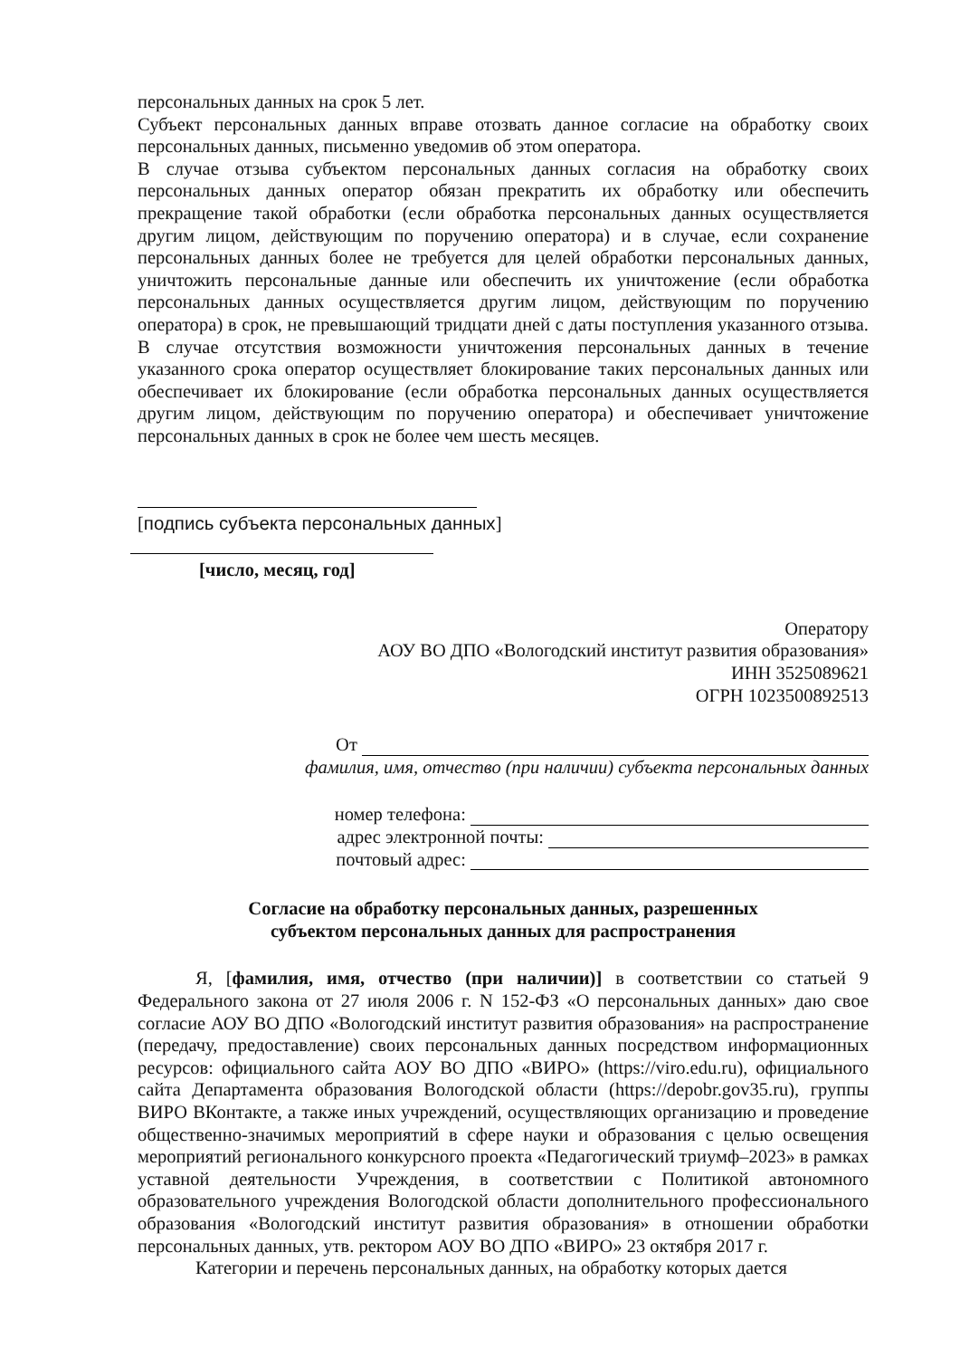персональных данных на срок 5 лет.
Субъект персональных данных вправе отозвать данное согласие на обработку своих персональных данных, письменно уведомив об этом оператора.
В случае отзыва субъектом персональных данных согласия на обработку своих персональных данных оператор обязан прекратить их обработку или обеспечить прекращение такой обработки (если обработка персональных данных осуществляется другим лицом, действующим по поручению оператора) и в случае, если сохранение персональных данных более не требуется для целей обработки персональных данных, уничтожить персональные данные или обеспечить их уничтожение (если обработка персональных данных осуществляется другим лицом, действующим по поручению оператора) в срок, не превышающий тридцати дней с даты поступления указанного отзыва. В случае отсутствия возможности уничтожения персональных данных в течение указанного срока оператор осуществляет блокирование таких персональных данных или обеспечивает их блокирование (если обработка персональных данных осуществляется другим лицом, действующим по поручению оператора) и обеспечивает уничтожение персональных данных в срок не более чем шесть месяцев.
[подпись субъекта персональных данных]
[число, месяц, год]
Оператору
АОУ ВО ДПО «Вологодский институт развития образования»
ИНН 3525089621
ОГРН 1023500892513
От
фамилия, имя, отчество (при наличии) субъекта персональных данных
номер телефона:
адрес электронной почты:
почтовый адрес:
Согласие на обработку персональных данных, разрешенных
субъектом персональных данных для распространения
Я, [фамилия, имя, отчество (при наличии)] в соответствии со статьей 9 Федерального закона от 27 июля 2006 г. N 152-ФЗ «О персональных данных» даю свое согласие АОУ ВО ДПО «Вологодский институт развития образования» на распространение (передачу, предоставление) своих персональных данных посредством информационных ресурсов: официального сайта АОУ ВО ДПО «ВИРО» (https://viro.edu.ru), официального сайта Департамента образования Вологодской области (https://depobr.gov35.ru), группы ВИРО ВКонтакте, а также иных учреждений, осуществляющих организацию и проведение общественно-значимых мероприятий в сфере науки и образования с целью освещения мероприятий регионального конкурсного проекта «Педагогический триумф–2023» в рамках уставной деятельности Учреждения, в соответствии с Политикой автономного образовательного учреждения Вологодской области дополнительного профессионального образования «Вологодский институт развития образования» в отношении обработки персональных данных, утв. ректором АОУ ВО ДПО «ВИРО» 23 октября 2017 г.
Категории и перечень персональных данных, на обработку которых дается